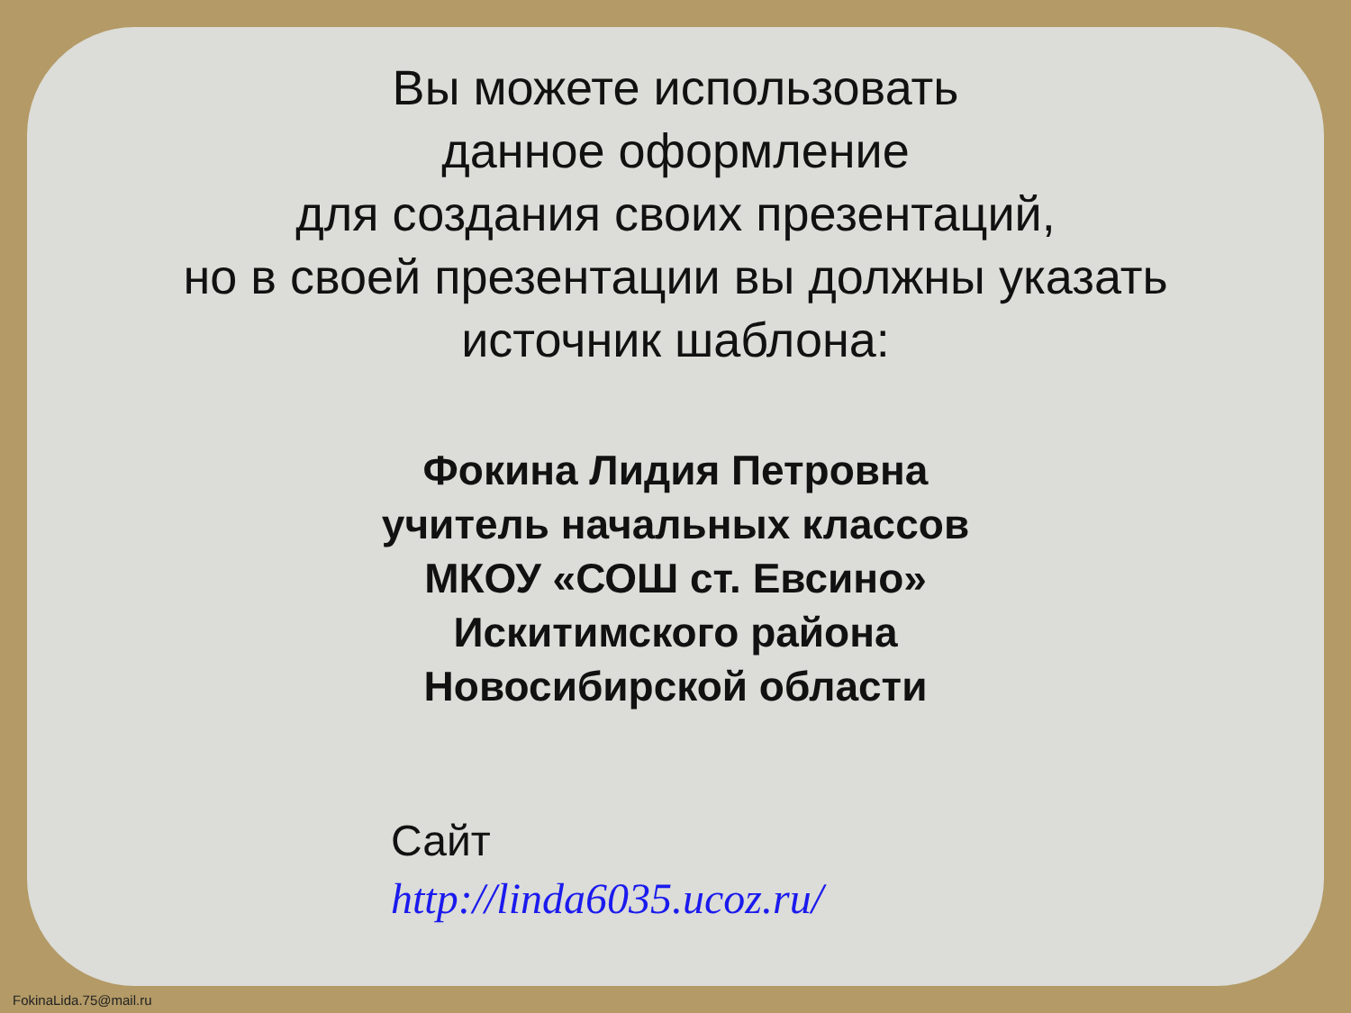Вы можете использовать
данное оформление
для создания своих презентаций,
но в своей презентации вы должны указать
источник шаблона:
Фокина Лидия Петровна
учитель начальных классов
МКОУ «СОШ ст. Евсино»
Искитимского района
Новосибирской области
Сайт
http://linda6035.ucoz.ru/
FokinaLida.75@mail.ru